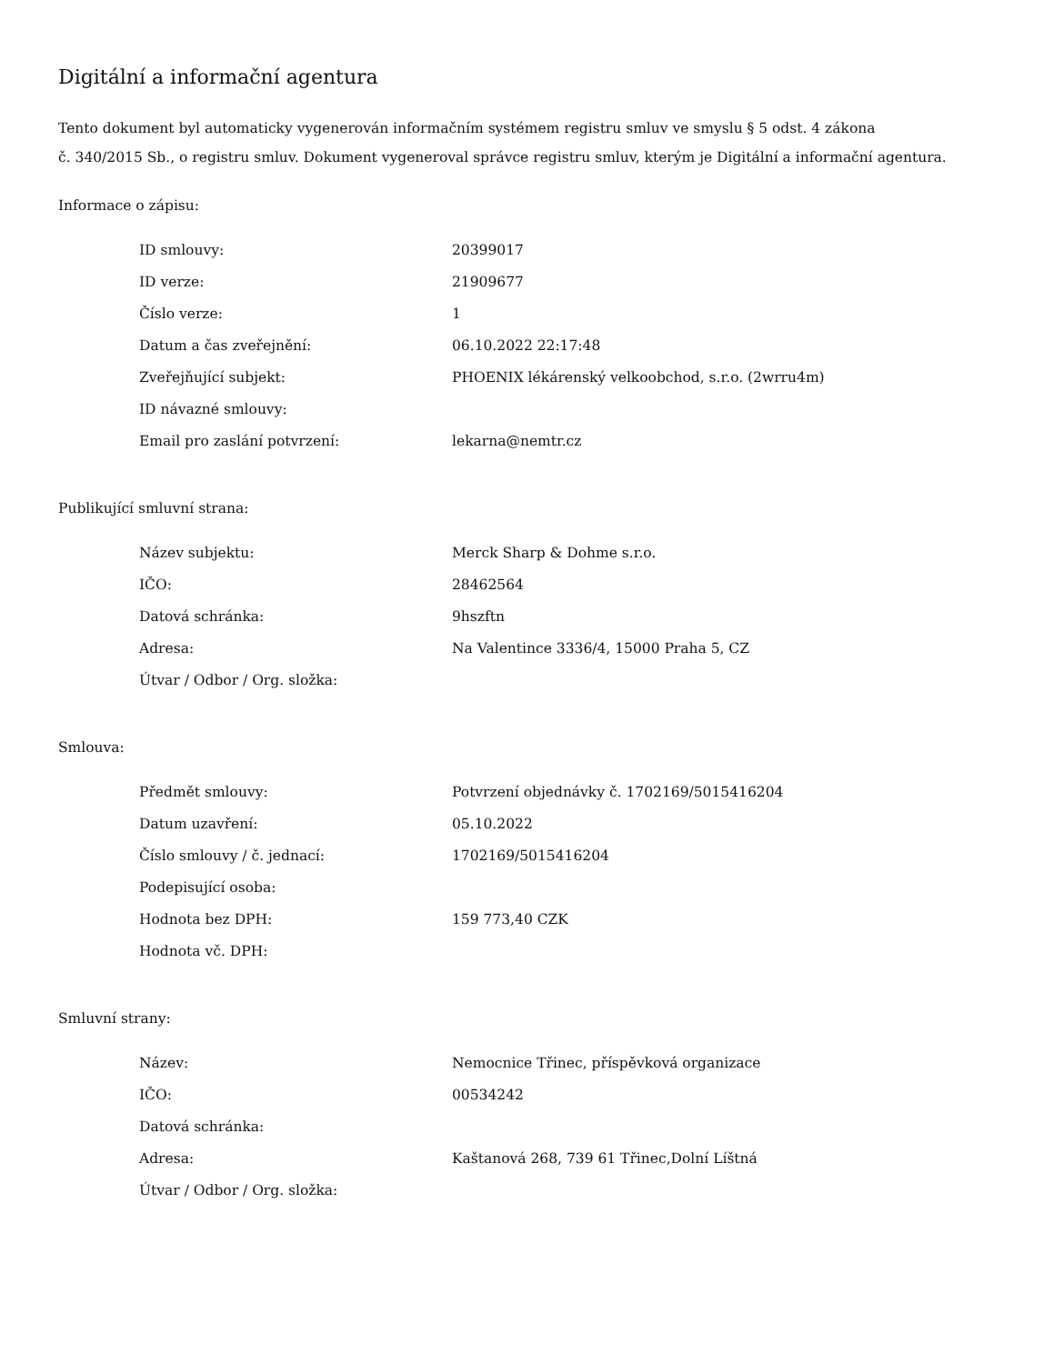Digitální a informační agentura
Tento dokument byl automaticky vygenerován informačním systémem registru smluv ve smyslu § 5 odst. 4 zákona
č. 340/2015 Sb., o registru smluv. Dokument vygeneroval správce registru smluv, kterým je Digitální a informační agentura.
Informace o zápisu:
| ID smlouvy: | 20399017 |
| ID verze: | 21909677 |
| Číslo verze: | 1 |
| Datum a čas zveřejnění: | 06.10.2022 22:17:48 |
| Zveřejňující subjekt: | PHOENIX lékárenský velkoobchod, s.r.o. (2wrru4m) |
| ID návazné smlouvy: | |
| Email pro zaslání potvrzení: | lekarna@nemtr.cz |
Publikující smluvní strana:
| Název subjektu: | Merck Sharp & Dohme s.r.o. |
| IČO: | 28462564 |
| Datová schránka: | 9hszftn |
| Adresa: | Na Valentince 3336/4, 15000 Praha 5, CZ |
| Útvar / Odbor / Org. složka: | |
Smlouva:
| Předmět smlouvy: | Potvrzení objednávky č. 1702169/5015416204 |
| Datum uzavření: | 05.10.2022 |
| Číslo smlouvy / č. jednací: | 1702169/5015416204 |
| Podepisující osoba: | |
| Hodnota bez DPH: | 159 773,40 CZK |
| Hodnota vč. DPH: | |
Smluvní strany:
| Název: | Nemocnice Třinec, příspěvková organizace |
| IČO: | 00534242 |
| Datová schránka: | |
| Adresa: | Kaštanová 268, 739 61 Třinec,Dolní Líštná |
| Útvar / Odbor / Org. složka: | |